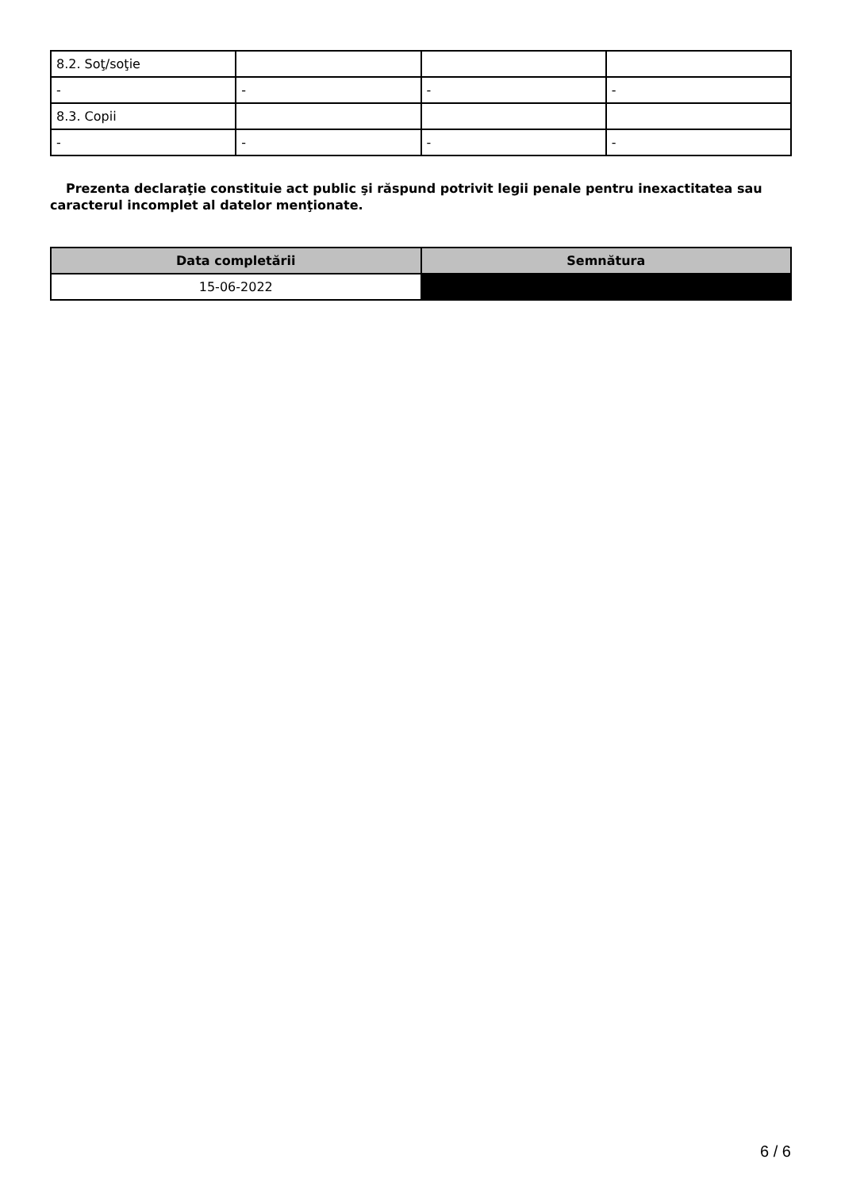| 8.2. Soţ/soţie | | | |
| - | - | - | - |
| 8.3. Copii | | | |
| - | - | - | - |
Prezenta declaraţie constituie act public şi răspund potrivit legii penale pentru inexactitatea sau caracterul incomplet al datelor menţionate.
| Data completării | Semnătura |
| --- | --- |
| 15-06-2022 | |
6 / 6